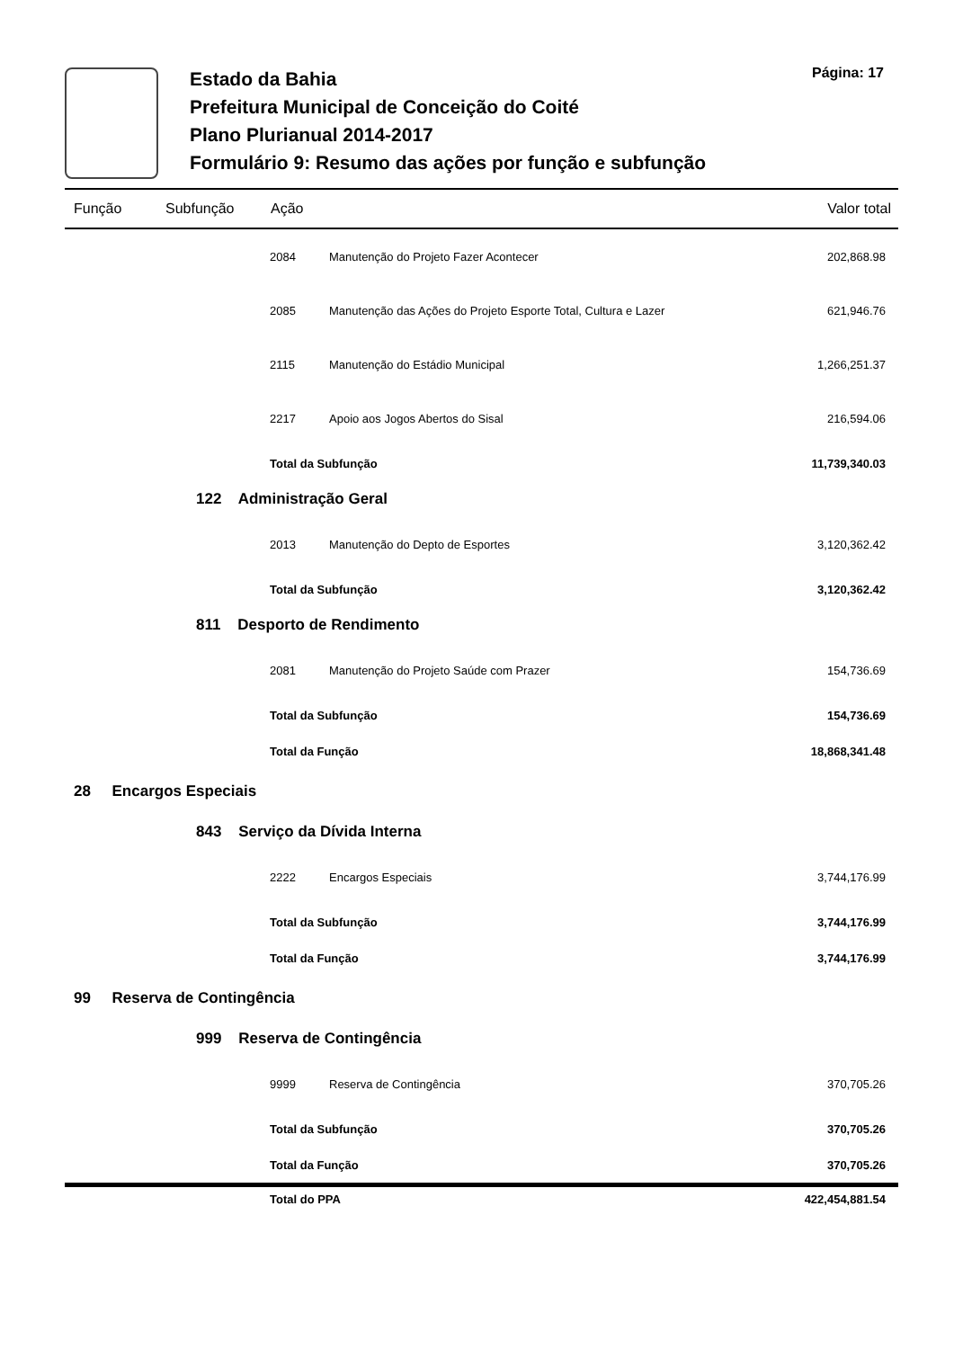Estado da Bahia
Prefeitura Municipal de Conceição do Coité
Plano Plurianual 2014-2017
Formulário 9: Resumo das ações por função e subfunção
Página: 17
| Função | Subfunção | Ação | | Valor total |
| --- | --- | --- | --- | --- |
| | | 2084 | Manutenção do Projeto Fazer Acontecer | 202,868.98 |
| | | 2085 | Manutenção das Ações do Projeto Esporte Total, Cultura e Lazer | 621,946.76 |
| | | 2115 | Manutenção do Estádio Municipal | 1,266,251.37 |
| | | 2217 | Apoio aos Jogos Abertos do Sisal | 216,594.06 |
| | | Total da Subfunção | | 11,739,340.03 |
| | 122 Administração Geral | | | |
| | | 2013 | Manutenção do Depto de Esportes | 3,120,362.42 |
| | | Total da Subfunção | | 3,120,362.42 |
| | 811 Desporto de Rendimento | | | |
| | | 2081 | Manutenção do Projeto Saúde com Prazer | 154,736.69 |
| | | Total da Subfunção | | 154,736.69 |
| | | Total da Função | | 18,868,341.48 |
| 28 Encargos Especiais | | | | |
| | 843 Serviço da Dívida Interna | | | |
| | | 2222 | Encargos Especiais | 3,744,176.99 |
| | | Total da Subfunção | | 3,744,176.99 |
| | | Total da Função | | 3,744,176.99 |
| 99 Reserva de Contingência | | | | |
| | 999 Reserva de Contingência | | | |
| | | 9999 | Reserva de Contingência | 370,705.26 |
| | | Total da Subfunção | | 370,705.26 |
| | | Total da Função | | 370,705.26 |
| | | Total do PPA | | 422,454,881.54 |